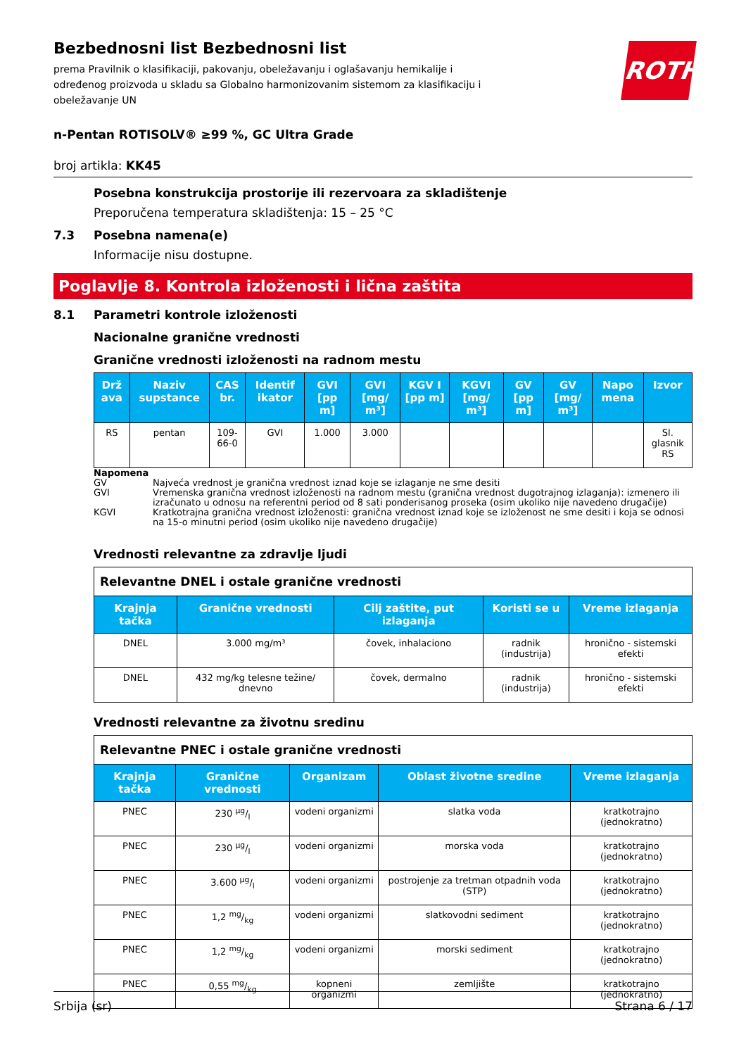ROTH
Bezbednosni list Bezbednosni list
prema Pravilnik o klasifikaciji, pakovanju, obeležavanju i oglašavanju hemikalije i određenog proizvoda u skladu sa Globalno harmonizovanim sistemom za klasifikaciju i obeležavanje UN
n-Pentan ROTISOLV® ≥99 %, GC Ultra Grade
broj artikla: KK45
Posebna konstrukcija prostorije ili rezervoara za skladištenje
Preporučena temperatura skladištenja: 15 – 25 °C
7.3 Posebna namena(e)
Informacije nisu dostupne.
Poglavlje 8. Kontrola izloženosti i lična zaštita
8.1 Parametri kontrole izloženosti
Nacionalne granične vrednosti
Granične vrednosti izloženosti na radnom mestu
| Drž ava | Naziv supstance | CAS br. | Identif ikator | GVI [pp m] | GVI [mg/ m³] | KGV I [pp m] | KGVI [mg/ m³] | GV [pp m] | GV [mg/ m³] | Napo mena | Izvor |
| --- | --- | --- | --- | --- | --- | --- | --- | --- | --- | --- | --- |
| RS | pentan | 109-66-0 | GVI | 1.000 | 3.000 | | | | | | Sl. glasnik RS |
Napomena
GV Najveća vrednost je granična vrednost iznad koje se izlaganje ne sme desiti
GVI Vremenska granična vrednost izloženosti na radnom mestu (granična vrednost dugotrajnog izlaganja): izmenero ili izračunato u odnosu na referentni period od 8 sati ponderisanog proseka (osim ukoliko nije navedeno drugačije)
KGVI Kratkotrajna granična vrednost izloženosti: granična vrednost iznad koje se izloženost ne sme desiti i koja se odnosi na 15-o minutni period (osim ukoliko nije navedeno drugačije)
Vrednosti relevantne za zdravlje ljudi
| Relevantne DNEL i ostale granične vrednosti | | | | |
| --- | --- | --- | --- | --- |
| Krajnja tačka | Granične vrednosti | Cilj zaštite, put izlaganja | Koristi se u | Vreme izlaganja |
| DNEL | 3.000 mg/m³ | čovek, inhalaciono | radnik (industrija) | hronično - sistemski efekti |
| DNEL | 432 mg/kg telesne težine/ dnevno | čovek, dermalno | radnik (industrija) | hronično - sistemski efekti |
Vrednosti relevantne za životnu sredinu
| Relevantne PNEC i ostale granične vrednosti | | | | |
| --- | --- | --- | --- | --- |
| Krajnja tačka | Granične vrednosti | Organizam | Oblast životne sredine | Vreme izlaganja |
| PNEC | 230 µg/l | vodeni organizmi | slatka voda | kratkotrajno (jednokratno) |
| PNEC | 230 µg/l | vodeni organizmi | morska voda | kratkotrajno (jednokratno) |
| PNEC | 3.600 µg/l | vodeni organizmi | postrojenje za tretman otpadnih voda (STP) | kratkotrajno (jednokratno) |
| PNEC | 1,2 mg/kg | vodeni organizmi | slatkovodni sediment | kratkotrajno (jednokratno) |
| PNEC | 1,2 mg/kg | vodeni organizmi | morski sediment | kratkotrajno (jednokratno) |
| PNEC | 0,55 mg/kg | kopneni organizmi | zemljište | kratkotrajno (jednokratno) |
Srbija (sr) Strana 6 / 17